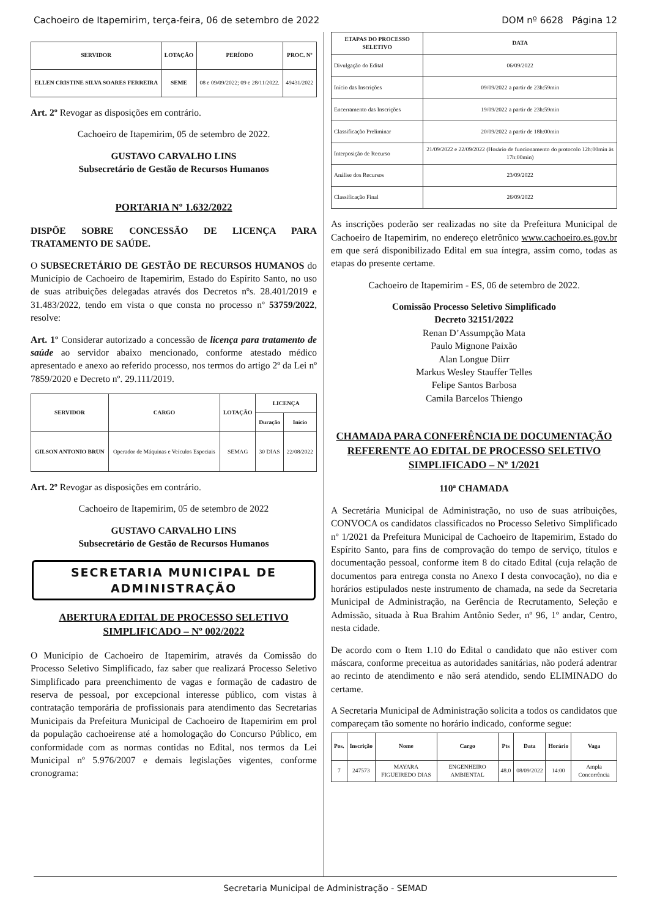Cachoeiro de Itapemirim, terça-feira, 06 de setembro de 2022 DOM nº 6628 Página 12
| SERVIDOR | LOTAÇÃO | PERÍODO | PROC. Nº |
| --- | --- | --- | --- |
| ELLEN CRISTINE SILVA SOARES FERREIRA | SEME | 08 e 09/09/2022; 09 e 28/11/2022. | 49431/2022 |
Art. 2º Revogar as disposições em contrário.
Cachoeiro de Itapemirim, 05 de setembro de 2022.
GUSTAVO CARVALHO LINS
Subsecretário de Gestão de Recursos Humanos
PORTARIA Nº 1.632/2022
DISPÕE SOBRE CONCESSÃO DE LICENÇA PARA TRATAMENTO DE SAÚDE.
O SUBSECRETÁRIO DE GESTÃO DE RECURSOS HUMANOS do Município de Cachoeiro de Itapemirim, Estado do Espírito Santo, no uso de suas atribuições delegadas através dos Decretos nºs. 28.401/2019 e 31.483/2022, tendo em vista o que consta no processo nº 53759/2022, resolve:
Art. 1º Considerar autorizado a concessão de licença para tratamento de saúde ao servidor abaixo mencionado, conforme atestado médico apresentado e anexo ao referido processo, nos termos do artigo 2º da Lei nº 7859/2020 e Decreto nº. 29.111/2019.
| SERVIDOR | CARGO | LOTAÇÃO | LICENÇA | |
| --- | --- | --- | --- | --- |
| | | | Duração | Início |
| GILSON ANTONIO BRUN | Operador de Máquinas e Veículos Especiais | SEMAG | 30 DIAS | 22/08/2022 |
Art. 2º Revogar as disposições em contrário.
Cachoeiro de Itapemirim, 05 de setembro de 2022
GUSTAVO CARVALHO LINS
Subsecretário de Gestão de Recursos Humanos
SECRETARIA MUNICIPAL DE ADMINISTRAÇÃO
ABERTURA EDITAL DE PROCESSO SELETIVO SIMPLIFICADO – Nº 002/2022
O Município de Cachoeiro de Itapemirim, através da Comissão do Processo Seletivo Simplificado, faz saber que realizará Processo Seletivo Simplificado para preenchimento de vagas e formação de cadastro de reserva de pessoal, por excepcional interesse público, com vistas à contratação temporária de profissionais para atendimento das Secretarias Municipais da Prefeitura Municipal de Cachoeiro de Itapemirim em prol da população cachoeirense até a homologação do Concurso Público, em conformidade com as normas contidas no Edital, nos termos da Lei Municipal nº 5.976/2007 e demais legislações vigentes, conforme cronograma:
| ETAPAS DO PROCESSO SELETIVO | DATA |
| --- | --- |
| Divulgação do Edital | 06/09/2022 |
| Início das Inscrições | 09/09/2022 a partir de 23h:59min |
| Encerramento das Inscrições | 19/09/2022 a partir de 23h:59min |
| Classificação Preliminar | 20/09/2022 a partir de 18h:00min |
| Interposição de Recurso | 21/09/2022 e 22/09/2022 (Horário de funcionamento do protocolo 12h:00min às 17h:00min) |
| Análise dos Recursos | 23/09/2022 |
| Classificação Final | 26/09/2022 |
As inscrições poderão ser realizadas no site da Prefeitura Municipal de Cachoeiro de Itapemirim, no endereço eletrônico www.cachoeiro.es.gov.br em que será disponibilizado Edital em sua íntegra, assim como, todas as etapas do presente certame.
Cachoeiro de Itapemirim - ES, 06 de setembro de 2022.
Comissão Processo Seletivo Simplificado
Decreto 32151/2022
Renan D’Assumpção Mata
Paulo Mignone Paixão
Alan Longue Diirr
Markus Wesley Stauffer Telles
Felipe Santos Barbosa
Camila Barcelos Thiengo
CHAMADA PARA CONFERÊNCIA DE DOCUMENTAÇÃO REFERENTE AO EDITAL DE PROCESSO SELETIVO SIMPLIFICADO – Nº 1/2021
110ª CHAMADA
A Secretária Municipal de Administração, no uso de suas atribuições, CONVOCA os candidatos classificados no Processo Seletivo Simplificado nº 1/2021 da Prefeitura Municipal de Cachoeiro de Itapemirim, Estado do Espírito Santo, para fins de comprovação do tempo de serviço, títulos e documentação pessoal, conforme item 8 do citado Edital (cuja relação de documentos para entrega consta no Anexo I desta convocação), no dia e horários estipulados neste instrumento de chamada, na sede da Secretaria Municipal de Administração, na Gerência de Recrutamento, Seleção e Admissão, situada à Rua Brahim Antônio Seder, nº 96, 1º andar, Centro, nesta cidade.
De acordo com o Item 1.10 do Edital o candidato que não estiver com máscara, conforme preceitua as autoridades sanitárias, não poderá adentrar ao recinto de atendimento e não será atendido, sendo ELIMINADO do certame.
A Secretaria Municipal de Administração solicita a todos os candidatos que compareçam tão somente no horário indicado, conforme segue:
| Pos. | Inscrição | Nome | Cargo | Pts | Data | Horário | Vaga |
| --- | --- | --- | --- | --- | --- | --- | --- |
| 7 | 247573 | MAYARA FIGUEIREDO DIAS | ENGENHEIRO AMBIENTAL | 48.0 | 08/09/2022 | 14:00 | Ampla Concorrência |
Secretaria Municipal de Administração - SEMAD